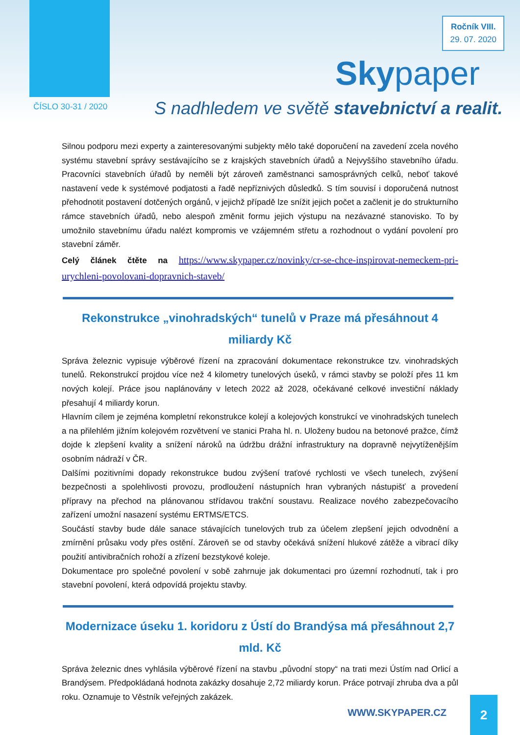Ročník VIII.
29. 07. 2020
Skypaper
ČÍSLO 30-31 / 2020
S nadhledem ve světě stavebnictví a realit.
Silnou podporu mezi experty a zainteresovanými subjekty mělo také doporučení na zavedení zcela nového systému stavební správy sestávajícího se z krajských stavebních úřadů a Nejvyššího stavebního úřadu. Pracovníci stavebních úřadů by neměli být zároveň zaměstnanci samosprávných celků, neboť takové nastavení vede k systémové podjatosti a řadě nepříznivých důsledků. S tím souvisí i doporučená nutnost přehodnotit postavení dotčených orgánů, v jejichž případě lze snížit jejich počet a začlenit je do strukturního rámce stavebních úřadů, nebo alespoň změnit formu jejich výstupu na nezávazné stanovisko. To by umožnilo stavebnímu úřadu nalézt kompromis ve vzájemném střetu a rozhodnout o vydání povolení pro stavební záměr.
Celý článek čtěte na https://www.skypaper.cz/novinky/cr-se-chce-inspirovat-nemeckem-pri-urychleni-povolovani-dopravnich-staveb/
Rekonstrukce „vinohradských“ tunelů v Praze má přesáhnout 4 miliardy Kč
Správa železnic vypisuje výběrové řízení na zpracování dokumentace rekonstrukce tzv. vinohradských tunelů. Rekonstrukcí projdou více než 4 kilometry tunelových úseků, v rámci stavby se položí přes 11 km nových kolejí. Práce jsou naplánovány v letech 2022 až 2028, očekávané celkové investiční náklady přesahují 4 miliardy korun.
Hlavním cílem je zejména kompletní rekonstrukce kolejí a kolejových konstrukcí ve vinohradských tunelech a na přilehlém jižním kolejovém rozvětvení ve stanici Praha hl. n. Uloženy budou na betonové pražce, čímž dojde k zlepšení kvality a snížení nároků na údržbu drážní infrastruktury na dopravně nejvytíženějším osobním nádraží v ČR.
Dalšími pozitivními dopady rekonstrukce budou zvýšení traťové rychlosti ve všech tunelech, zvýšení bezpečnosti a spolehlivosti provozu, prodloužení nástupních hran vybraných nástupišť a provedení přípravy na přechod na plánovanou střídavou trakční soustavu. Realizace nového zabezpečovacího zařízení umožní nasazení systému ERTMS/ETCS.
Součástí stavby bude dále sanace stávajících tunelových trub za účelem zlepšení jejich odvodnění a zmírnění průsaku vody přes ostění. Zároveň se od stavby očekává snížení hlukové zátěže a vibrací díky použití antivibračních rohoží a zřízení bezstykové koleje.
Dokumentace pro společné povolení v sobě zahrnuje jak dokumentaci pro územní rozhodnutí, tak i pro stavební povolení, která odpovídá projektu stavby.
Modernizace úseku 1. koridoru z Ústí do Brandýsa má přesáhnout 2,7 mld. Kč
Správa železnic dnes vyhlásila výběrové řízení na stavbu „původní stopy“ na trati mezi Ústím nad Orlicí a Brandýsem. Předpokládaná hodnota zakázky dosahuje 2,72 miliardy korun. Práce potrvají zhruba dva a půl roku. Oznamuje to Věstník veřejných zakázek.
WWW.SKYPAPER.CZ
2